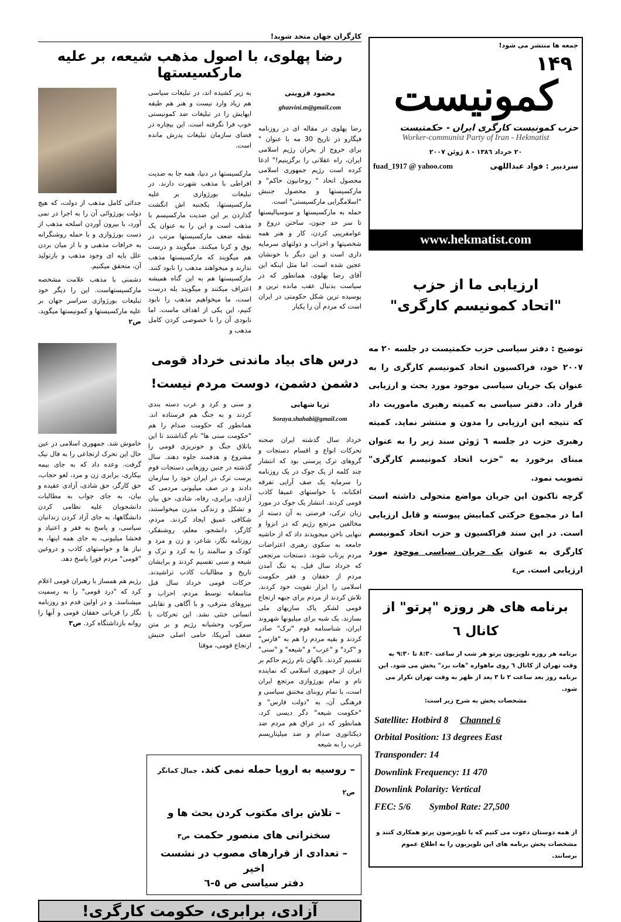جمعه ها منتشر می شود!
١۴٩
کمونیست
حزب کمونیست کارگری ایران - حکمتیست
Worker-communist Party of Iran - Hekmatist
٢٠ خرداد ١٣٨٦ - ٨ ژوئن ٢٠٠٧
سردبیر : فواد عبداللهی fuad_1917 @ yahoo.com
www.hekmatist.com
ارزیابی ما از حزب
"اتحاد کمونیسم کارگری"
توضیح : دفتر سیاسی حزب حکمتیست در جلسه ٢٠ مه ٢٠٠٧ خود، فراکسیون اتحاد کمونیسم کارگری را به عنوان یک جریان سیاسی موجود مورد بحث و ارزیابی قرار داد. دفتر سیاسی به کمیته رهبری ماموریت داد که نتیجه این ارزیابی را مدون و منتشر نماید. کمیته رهبری حزب در جلسه ٦ ژوئن سند زیر را به عنوان مبنای برخورد به "حزب اتحاد کمونیسم کارگری" تصویب نمود.
گرچه تاکنون این جریان مواضع متحولی داشته است اما در مجموع حرکتی کمابیش پیوسته و قابل ارزیابی است. در این سند فراکسیون و حزب اتحاد کمونیسم کارگری به عنوان یک جریان سیاسی موجود مورد ارزیابی است. ص٤
برنامه های هر روزه "پرتو" از کانال ٦
برنامه هر روزه تلویزیون پرتو هر شب از ساعت ٨:٣٠ تا ٩:٣٠ به وقت تهران از کانال ٦ روی ماهواره "هات برد" پخش می شود. این برنامه روز بعد ساعت ٢ تا ٣ بعد از ظهر به وقت تهران تکرار می شود.
مشخصات پخش به شرح زیر است:
Satellite: Hotbird 8 Channel 6
Orbital Position: 13 degrees East
Transponder: 14
Downlink Frequency: 11 470
Downlink Polarity: Vertical
FEC: 5/6 Symbol Rate: 27,500
از همه دوستان دعوت می کنیم که با تلویزضون پرتو همکاری کنند و مشخصات پخش برنامه های این تلویزیون را به اطلاع عموم برسانند.
کارگران جهان متحد شوید!
رضا پهلوی، با اصول مذهب شیعه، بر علیه مارکسیستها
محمود قزوینی
ghazvini.m@gmail.com
رضا پهلوی در مقاله ای در روزنامه فیگارو در تاریخ 30 مه با عنوان " برای خروج از بحران رژیم اسلامی ایران، راه عقلانی را برگزینیم!" ادعا کرده است رژیم جمهوری اسلامی محصول اتحاد " روحانیون حاکم" و مارکسیستها و محصول جنبش "اسلامگرایی مارکسیستی" است.
حمله به مارکسیستها و سوسیالیستها تا سر حد جنون، ساختن دروغ و عوامفریبی کردن، کار و هنر همه شخصیتها و احزاب و دولتهای سرمایه داری است و این دیگر با خونشان عجین شده است. اما مثل اینکه این آقای رضا پهلوی، همانطور که در سیاست بدنبال عقب مانده ترین و پوسیده ترین شکل حکومتی در ایران است که مردم آن را یکبار
به زیر کشیده اند، در تبلیغات سیاسی هم زیاد وارد نیست و هنر هم طبقه ایهایش را در تبلیغات ضد کمونیستی خوب فرا نگرفته است. این بیچاره در فضای سازمان تبلیغات پدرش مانده است.
مارکسیستها در دنیا، همه جا به ضدیت افراطی با مذهب شهرت دارند. در تبلیغات بورژوازی بر علیه مارکسیستها، یکجنبه اش انگشت گذاردن بر این ضدیت مارکسیسم با مذهب است و این را به عنوان یک نقطه ضعف مارکسیستها مرتب در بوق و کرنا میکنند. میگویند و درست هم میگویند که مارکسیستها مذهب ندارند و میخواهند مذهب را نابود کنند. مارکسیستها هم به این گناه همیشه اعتراف میکنند و میگویند بله درست است، ما میخواهیم مذهب را نابود کنیم، این یکی از اهداف ماست. اما نابودی آن را با خصوصی کردن کامل مذهب و
جدائی کامل مذهب از دولت، که هیچ دولت بورژوائی آن را به اجرا در نمی آورد، با بیرون آوردن اسلحه مذهب از دست بورژوازی و با حمله روشنگرانه به خرافات مذهبی و با از میان بردن علل پایه ای وجود مذهب و بازتولید آن، متحقق میکنیم.
دشمنی با مذهب علامت مشخصه مارکسیستهاست. این را دیگر خود تبلیغات بورژوازی سراسر جهان بر علیه مارکسیستها و کمونیستها میگوید. ص٢
درس های بیاد ماندنی خرداد قومی
دشمن دشمن، دوست مردم نیست!
ثریا شهابی
Soraya.shahabi@gmail.com
خرداد سال گذشته ایران صحنه تحرکات انواع و اقسام دستجات و گروهای ترک پرستی بود که انتشار چند کلمه از یک جوک در یک روزنامه را سرمایه یک صف آرایی تفرقه افکنانه، با خواستهای عمیقا کاذب قومی کردند. انتشار یک جوک در مورد زبان ترکی، فرصتی به آن دسته از مخالفین مرتجع رژیم که در انزوا و تنهایی ناخن میجویدند داد که از حاشیه جامعه به سکوی رهبری اعتراضات مردم پرتاب شوند. دستجات مرتجعی که خرداد سال قبل، به تنگ آمدن مردم از خفقان و فقر حکومت اسلامی را ابزار تقویت خود کردند. تلاش کردند از مردم برای جبهه ارتجاع قومی لشکر پاک سازیهای ملی بسازند. یک شبه برای میلیونها شهروند ایران، شناسنامه قوم "ترک" صادر کردند و بقیه مردم را هم به "فارس" و "کرد" و "عرب" و "شیعه" و "سنی" تقسیم کردند. ناگهان نام رژیم حاکم بر ایران از جمهوری اسلامی که نماینده تام و تمام بورژوازی مرتجع ایران است، با تمام روبنای مختنق سیاسی و فرهنگی آن، به "دولت فارس" و "حکومت شیعه" دگر دیسی کرد. همانطور که در عراق هم مردم ضد دیکتاتوری صدام و ضد میلیتاریسم غرب را به شیعه
و سنی و کرد و عرب دسته بندی کردند و به جنگ هم فرستاده اند. همانطور که حکومت صدام را هم "حکومت سنی ها" نام گذاشتند تا این باتلاق جنگ و خونریزی قومی را مشروع و هدفمند جلوه دهند. سال گذشته در چنین روزهایی دستجات قوم پرست ترک در ایران خود را سازمان دادند و در صف میلیونی مردمی که آزادی، برابری، رفاه، شادی، حق بیان و تشکل و زندگی مدرن میخواستند، شکافی عمیق ایجاد کردند. مردم، کارگر، دانشجو، معلم، روشنفکر، روزنامه نگار، شاعر، و زن و مرد و کودک و سالمند را به کرد و ترک و شیعه و سنی تقسیم کردند و برایشان تاریخ و مطالبات کاذب تراشیدند. حرکات قومی خرداد سال قبل متاسفانه توسط مردم، احزاب و نیروهای مترقی، و با آگاهی و تقابلی انسانی خنثی نشد. این تحرکات با سرکوب وحشیانه رژیم و بر متن ضعف آمریکا، حامی اصلی جنبش ارتجاع قومی، موقتا
خاموش شد. جمهوری اسلامی در عین حال این تحرک ارتجاعی را به فال نیک گرفت. وعده داد که به جای بیمه بیکاری، برابری زن و مرد، لغو حجاب، حق کارگر، حق شادی، آزادی عقیده و بیان، به جای جواب به مطالبات دانشجویان علیه نظامی کردن دانشگاهها، به جای آزاد کردن زندانیان سیاسی، و پاسخ به فقر و اعتیاد و فحشا میلیونی، به جای همه اینها، به نیاز ها و خواستهای کاذب و دروغین "قومی" مردم فورا پاسخ دهد.
رژیم هم همساز با رهبران قومی اعلام کرد که "درد قومی" را به رسمیت میشناسد. و در اولین قدم دو روزنامه نگار را قربانی خفقان قومی و آنها را روانه بازداشتگاه کرد. ص٣
– روسیه به اروپا حمله نمی کند. جمال کمانگر ص٢
– تلاش برای مکتوب کردن بحث ها و
سخنرانی های منصور حکمت ص٣
– تعدادی از قرارهای مصوب در نشست اخیر
دفتر سیاسی ص ٥-٦
آزادی، برابری، حکومت کارگری!